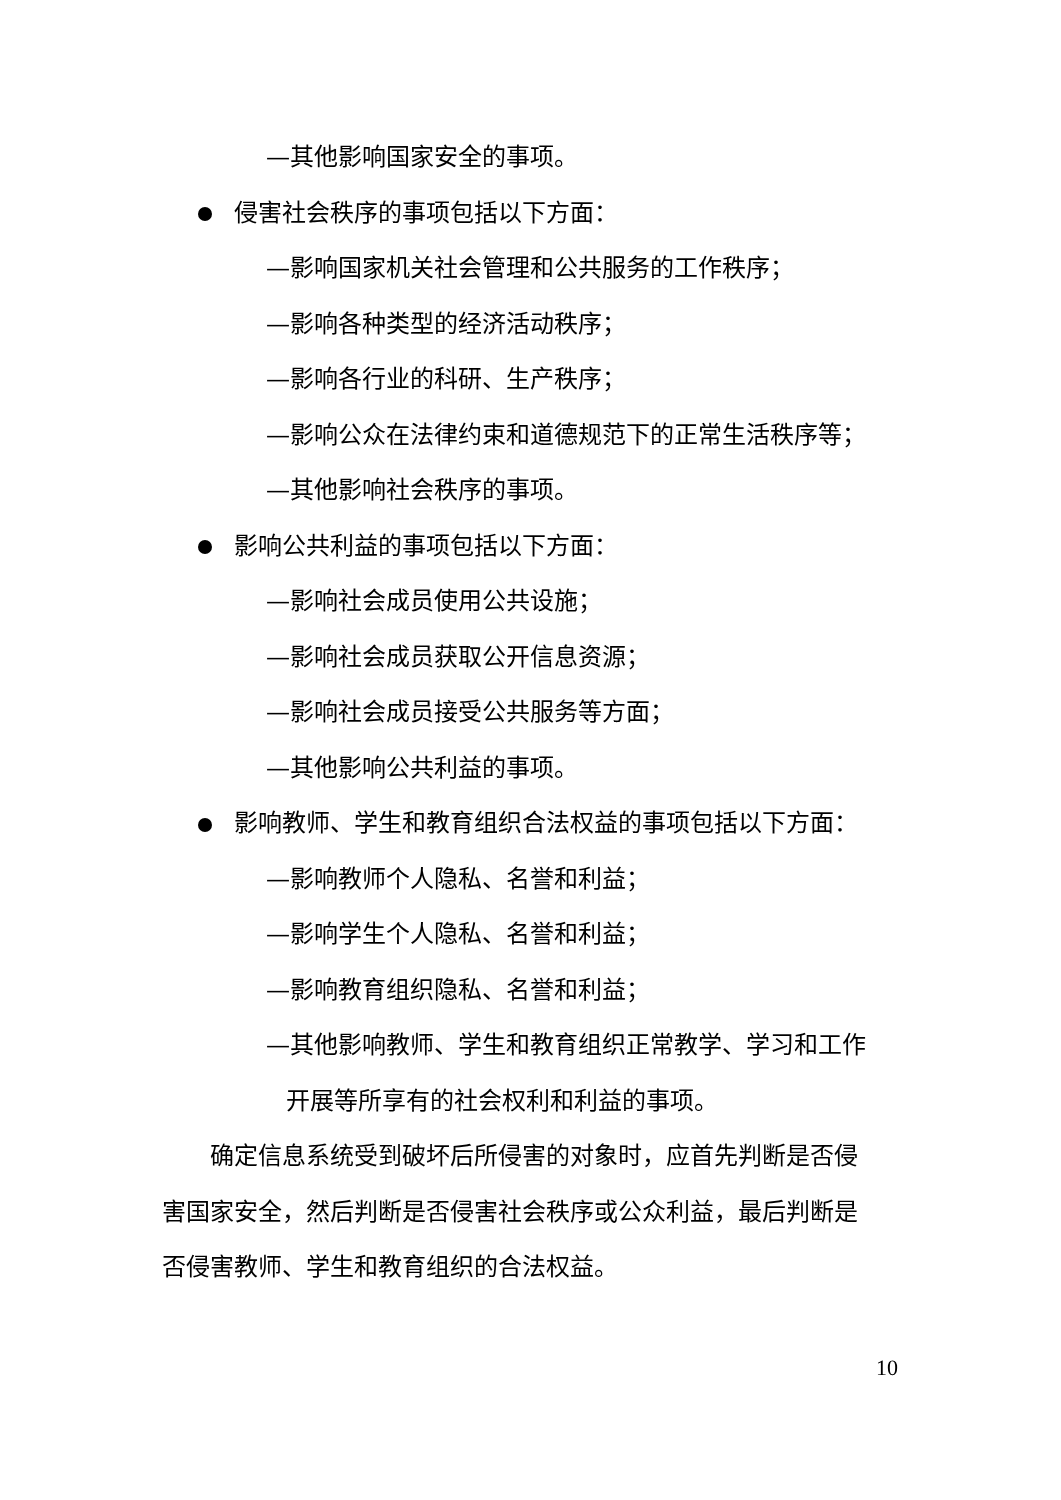—其他影响国家安全的事项。
侵害社会秩序的事项包括以下方面：
—影响国家机关社会管理和公共服务的工作秩序；
—影响各种类型的经济活动秩序；
—影响各行业的科研、生产秩序；
—影响公众在法律约束和道德规范下的正常生活秩序等；
—其他影响社会秩序的事项。
影响公共利益的事项包括以下方面：
—影响社会成员使用公共设施；
—影响社会成员获取公开信息资源；
—影响社会成员接受公共服务等方面；
—其他影响公共利益的事项。
影响教师、学生和教育组织合法权益的事项包括以下方面：
—影响教师个人隐私、名誉和利益；
—影响学生个人隐私、名誉和利益；
—影响教育组织隐私、名誉和利益；
—其他影响教师、学生和教育组织正常教学、学习和工作
开展等所享有的社会权利和利益的事项。
确定信息系统受到破坏后所侵害的对象时，应首先判断是否侵
害国家安全，然后判断是否侵害社会秩序或公众利益，最后判断是
否侵害教师、学生和教育组织的合法权益。
10